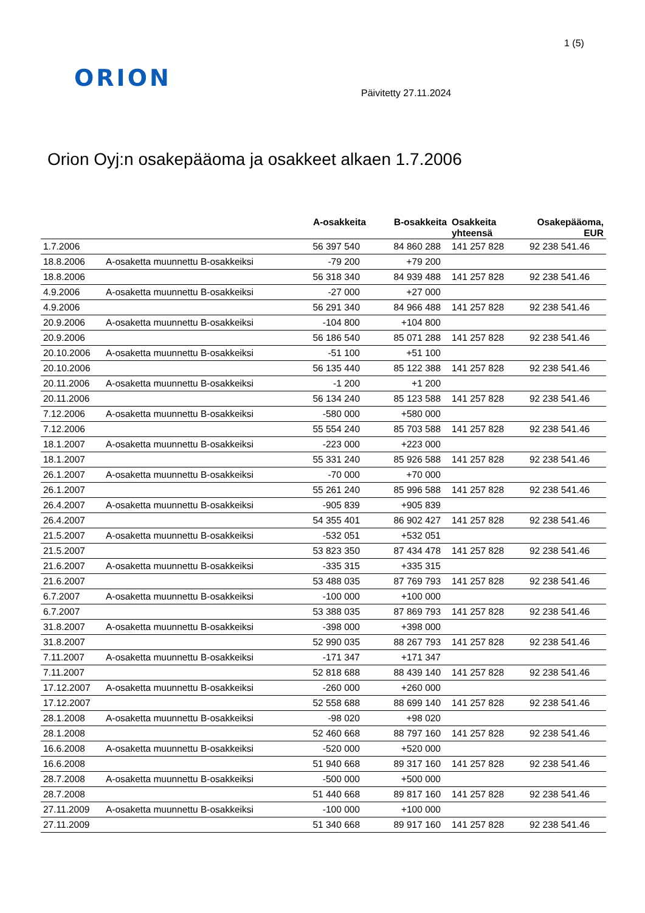1 (5)
ORION
Päivitetty 27.11.2024
Orion Oyj:n osakepääoma ja osakkeet alkaen 1.7.2006
| | | A-osakkeita | B-osakkeita | Osakkeita yhteensä | Osakepääoma, EUR |
| --- | --- | --- | --- | --- | --- |
| 1.7.2006 | | 56 397 540 | 84 860 288 | 141 257 828 | 92 238 541.46 |
| 18.8.2006 | A-osaketta muunnettu B-osakkeiksi | -79 200 | +79 200 | | |
| 18.8.2006 | | 56 318 340 | 84 939 488 | 141 257 828 | 92 238 541.46 |
| 4.9.2006 | A-osaketta muunnettu B-osakkeiksi | -27 000 | +27 000 | | |
| 4.9.2006 | | 56 291 340 | 84 966 488 | 141 257 828 | 92 238 541.46 |
| 20.9.2006 | A-osaketta muunnettu B-osakkeiksi | -104 800 | +104 800 | | |
| 20.9.2006 | | 56 186 540 | 85 071 288 | 141 257 828 | 92 238 541.46 |
| 20.10.2006 | A-osaketta muunnettu B-osakkeiksi | -51 100 | +51 100 | | |
| 20.10.2006 | | 56 135 440 | 85 122 388 | 141 257 828 | 92 238 541.46 |
| 20.11.2006 | A-osaketta muunnettu B-osakkeiksi | -1 200 | +1 200 | | |
| 20.11.2006 | | 56 134 240 | 85 123 588 | 141 257 828 | 92 238 541.46 |
| 7.12.2006 | A-osaketta muunnettu B-osakkeiksi | -580 000 | +580 000 | | |
| 7.12.2006 | | 55 554 240 | 85 703 588 | 141 257 828 | 92 238 541.46 |
| 18.1.2007 | A-osaketta muunnettu B-osakkeiksi | -223 000 | +223 000 | | |
| 18.1.2007 | | 55 331 240 | 85 926 588 | 141 257 828 | 92 238 541.46 |
| 26.1.2007 | A-osaketta muunnettu B-osakkeiksi | -70 000 | +70 000 | | |
| 26.1.2007 | | 55 261 240 | 85 996 588 | 141 257 828 | 92 238 541.46 |
| 26.4.2007 | A-osaketta muunnettu B-osakkeiksi | -905 839 | +905 839 | | |
| 26.4.2007 | | 54 355 401 | 86 902 427 | 141 257 828 | 92 238 541.46 |
| 21.5.2007 | A-osaketta muunnettu B-osakkeiksi | -532 051 | +532 051 | | |
| 21.5.2007 | | 53 823 350 | 87 434 478 | 141 257 828 | 92 238 541.46 |
| 21.6.2007 | A-osaketta muunnettu B-osakkeiksi | -335 315 | +335 315 | | |
| 21.6.2007 | | 53 488 035 | 87 769 793 | 141 257 828 | 92 238 541.46 |
| 6.7.2007 | A-osaketta muunnettu B-osakkeiksi | -100 000 | +100 000 | | |
| 6.7.2007 | | 53 388 035 | 87 869 793 | 141 257 828 | 92 238 541.46 |
| 31.8.2007 | A-osaketta muunnettu B-osakkeiksi | -398 000 | +398 000 | | |
| 31.8.2007 | | 52 990 035 | 88 267 793 | 141 257 828 | 92 238 541.46 |
| 7.11.2007 | A-osaketta muunnettu B-osakkeiksi | -171 347 | +171 347 | | |
| 7.11.2007 | | 52 818 688 | 88 439 140 | 141 257 828 | 92 238 541.46 |
| 17.12.2007 | A-osaketta muunnettu B-osakkeiksi | -260 000 | +260 000 | | |
| 17.12.2007 | | 52 558 688 | 88 699 140 | 141 257 828 | 92 238 541.46 |
| 28.1.2008 | A-osaketta muunnettu B-osakkeiksi | -98 020 | +98 020 | | |
| 28.1.2008 | | 52 460 668 | 88 797 160 | 141 257 828 | 92 238 541.46 |
| 16.6.2008 | A-osaketta muunnettu B-osakkeiksi | -520 000 | +520 000 | | |
| 16.6.2008 | | 51 940 668 | 89 317 160 | 141 257 828 | 92 238 541.46 |
| 28.7.2008 | A-osaketta muunnettu B-osakkeiksi | -500 000 | +500 000 | | |
| 28.7.2008 | | 51 440 668 | 89 817 160 | 141 257 828 | 92 238 541.46 |
| 27.11.2009 | A-osaketta muunnettu B-osakkeiksi | -100 000 | +100 000 | | |
| 27.11.2009 | | 51 340 668 | 89 917 160 | 141 257 828 | 92 238 541.46 |